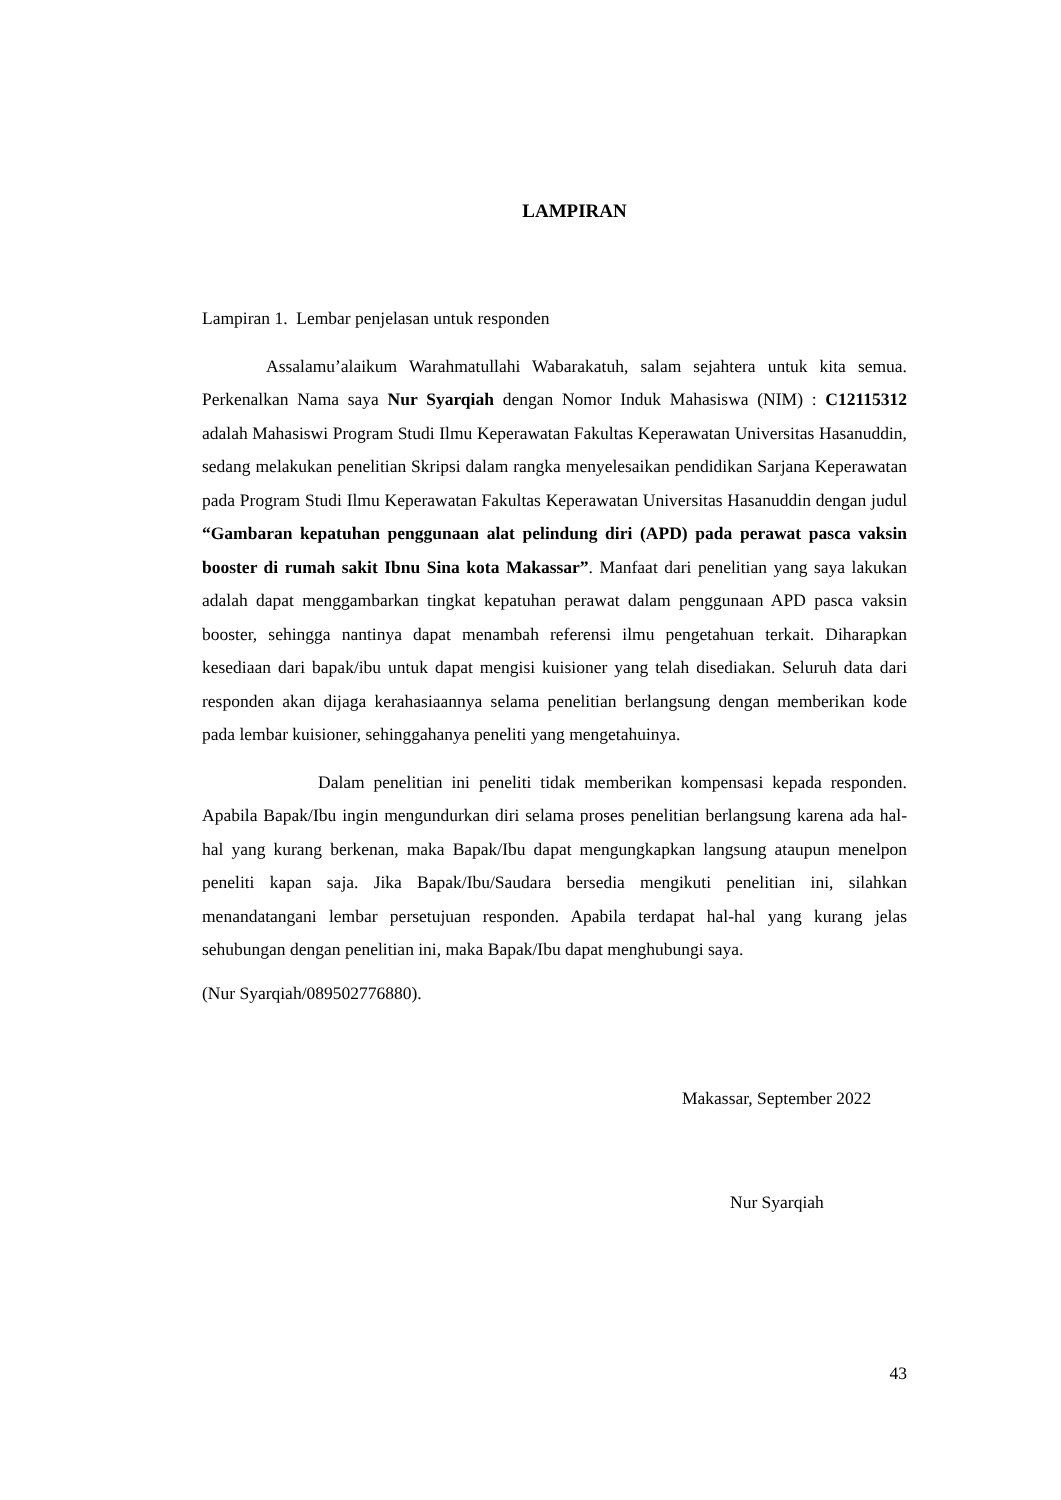LAMPIRAN
Lampiran 1. Lembar penjelasan untuk responden
Assalamu’alaikum Warahmatullahi Wabarakatuh, salam sejahtera untuk kita semua. Perkenalkan Nama saya Nur Syarqiah dengan Nomor Induk Mahasiswa (NIM) : C12115312 adalah Mahasiswi Program Studi Ilmu Keperawatan Fakultas Keperawatan Universitas Hasanuddin, sedang melakukan penelitian Skripsi dalam rangka menyelesaikan pendidikan Sarjana Keperawatan pada Program Studi Ilmu Keperawatan Fakultas Keperawatan Universitas Hasanuddin dengan judul “Gambaran kepatuhan penggunaan alat pelindung diri (APD) pada perawat pasca vaksin booster di rumah sakit Ibnu Sina kota Makassar”. Manfaat dari penelitian yang saya lakukan adalah dapat menggambarkan tingkat kepatuhan perawat dalam penggunaan APD pasca vaksin booster, sehingga nantinya dapat menambah referensi ilmu pengetahuan terkait. Diharapkan kesediaan dari bapak/ibu untuk dapat mengisi kuisioner yang telah disediakan. Seluruh data dari responden akan dijaga kerahasiaannya selama penelitian berlangsung dengan memberikan kode pada lembar kuisioner, sehinggahanya peneliti yang mengetahuinya.
Dalam penelitian ini peneliti tidak memberikan kompensasi kepada responden. Apabila Bapak/Ibu ingin mengundurkan diri selama proses penelitian berlangsung karena ada hal-hal yang kurang berkenan, maka Bapak/Ibu dapat mengungkapkan langsung ataupun menelpon peneliti kapan saja. Jika Bapak/Ibu/Saudara bersedia mengikuti penelitian ini, silahkan menandatangani lembar persetujuan responden. Apabila terdapat hal-hal yang kurang jelas sehubungan dengan penelitian ini, maka Bapak/Ibu dapat menghubungi saya.
(Nur Syarqiah/089502776880).
Makassar, September 2022
Nur Syarqiah
43